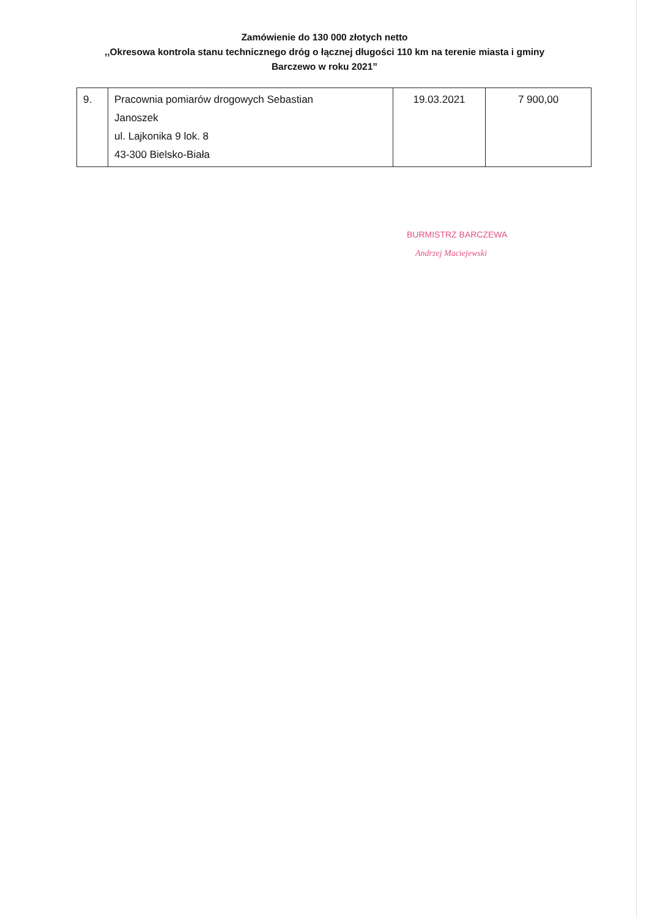Zamówienie do 130 000 złotych netto
,,Okresowa kontrola stanu technicznego dróg o łącznej długości 110 km na terenie miasta i gminy
Barczewo w roku 2021”
| 9. | Pracownia pomiarów drogowych Sebastian Janoszek ul. Lajkonika 9 lok. 8 43-300 Bielsko-Biała | 19.03.2021 | 7 900,00 |
BURMISTRZ BARCZEWA
Andrzej Maciejewski